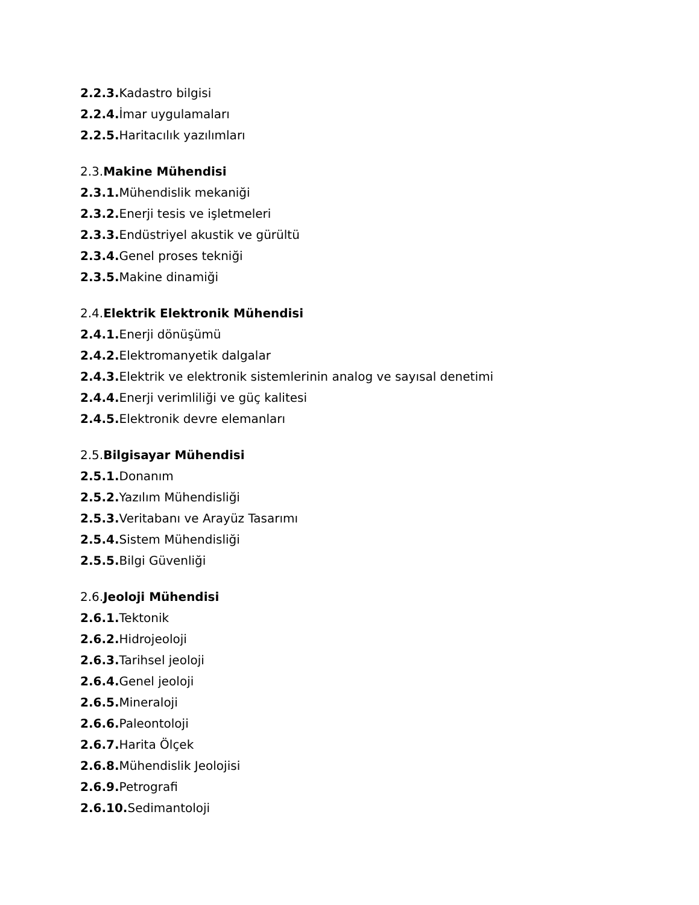2.2.3. Kadastro bilgisi
2.2.4. İmar uygulamaları
2.2.5. Haritacılık yazılımları
2.3.Makine Mühendisi
2.3.1. Mühendislik mekaniği
2.3.2. Enerji tesis ve işletmeleri
2.3.3. Endüstriyel akustik ve gürültü
2.3.4. Genel proses tekniği
2.3.5. Makine dinamiği
2.4.Elektrik Elektronik Mühendisi
2.4.1. Enerji dönüşümü
2.4.2. Elektromanyetik dalgalar
2.4.3. Elektrik ve elektronik sistemlerinin analog ve sayısal denetimi
2.4.4. Enerji verimliliği ve güç kalitesi
2.4.5. Elektronik devre elemanları
2.5.Bilgisayar Mühendisi
2.5.1. Donanım
2.5.2. Yazılım Mühendisliği
2.5.3. Veritabanı ve Arayüz Tasarımı
2.5.4. Sistem Mühendisliği
2.5.5. Bilgi Güvenliği
2.6.Jeoloji Mühendisi
2.6.1. Tektonik
2.6.2. Hidrojeoloji
2.6.3. Tarihsel jeoloji
2.6.4. Genel jeoloji
2.6.5. Mineraloji
2.6.6. Paleontoloji
2.6.7. Harita Ölçek
2.6.8. Mühendislik Jeolojisi
2.6.9. Petrografi
2.6.10. Sedimantoloji